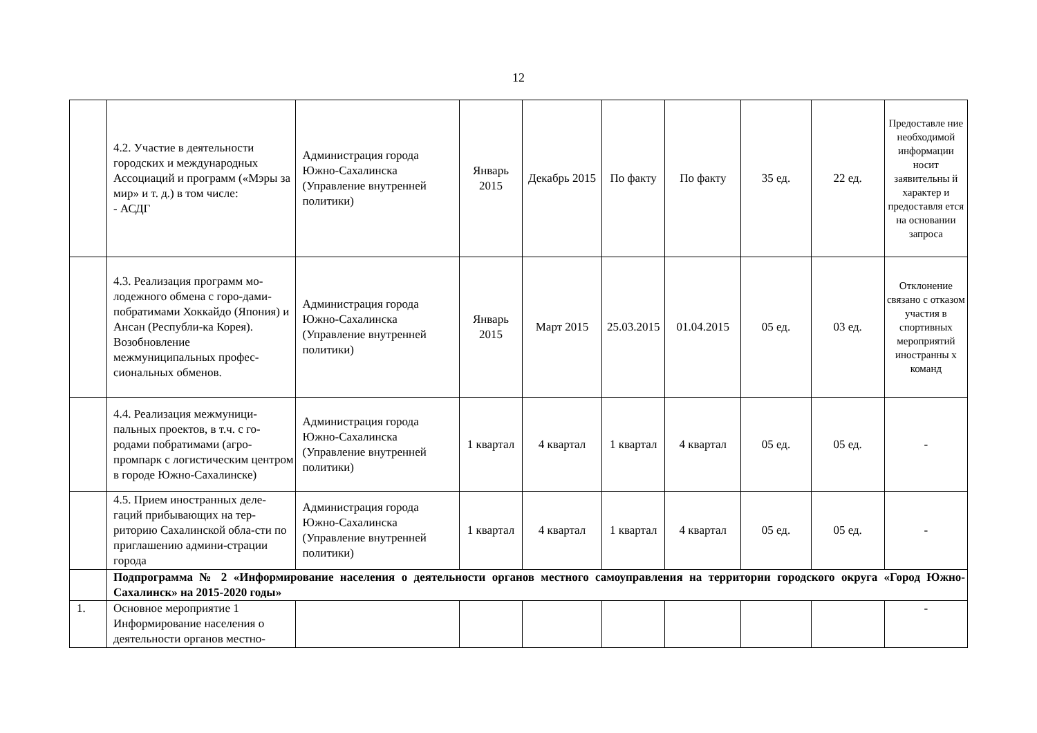12
| | 4.2. Участие в деятельности городских и международных Ассоциаций и программ («Мэры за мир» и т. д.) в том числе: - АСДГ | Администрация города Южно-Сахалинска (Управление внутренней политики) | Январь 2015 | Декабрь 2015 | По факту | По факту | 35 ед. | 22 ед. | Предоставле ние необходимой информации носит заявительны й характер и предоставля ется на основании запроса |
| | 4.3. Реализация программ мо-лодежного обмена с горо-дами-побратимами Хоккайдо (Япония) и Ансан (Республи-ка Корея). Возобновление межмуниципальных профес-сиональных обменов. | Администрация города Южно-Сахалинска (Управление внутренней политики) | Январь 2015 | Март 2015 | 25.03.2015 | 01.04.2015 | 05 ед. | 03 ед. | Отклонение связано с отказом участия в спортивных мероприятий иностранны х команд |
| | 4.4. Реализация межмуници-пальных проектов, в т.ч. с го-родами побратимами (агро-промпарк с логистическим центром в городе Южно-Сахалинске) | Администрация города Южно-Сахалинска (Управление внутренней политики) | 1 квартал | 4 квартал | 1 квартал | 4 квартал | 05 ед. | 05 ед. | - |
| | 4.5. Прием иностранных деле-гаций прибывающих на тер-риторию Сахалинской обла-сти по приглашению админи-страции города | Администрация города Южно-Сахалинска (Управление внутренней политики) | 1 квартал | 4 квартал | 1 квартал | 4 квартал | 05 ед. | 05 ед. | - |
| | Подпрограмма № 2 «Информирование населения о деятельности органов местного самоуправления на территории городского округа «Город Южно-Сахалинск» на 2015-2020 годы» | | | | | | | | |
| 1. | Основное мероприятие 1 Информирование населения о деятельности органов местно- | | | | | | | | - |